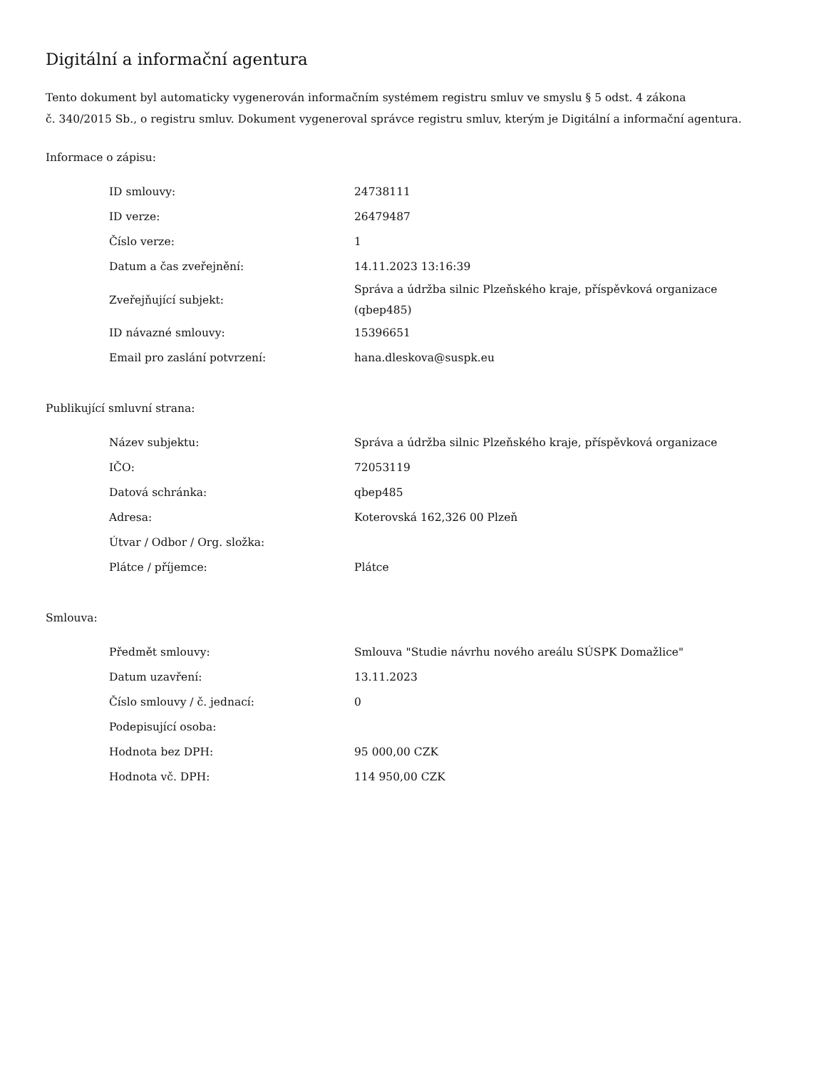Digitální a informační agentura
Tento dokument byl automaticky vygenerován informačním systémem registru smluv ve smyslu § 5 odst. 4 zákona
č. 340/2015 Sb., o registru smluv. Dokument vygeneroval správce registru smluv, kterým je Digitální a informační agentura.
Informace o zápisu:
| ID smlouvy: | 24738111 |
| ID verze: | 26479487 |
| Číslo verze: | 1 |
| Datum a čas zveřejnění: | 14.11.2023 13:16:39 |
| Zveřejňující subjekt: | Správa a údržba silnic Plzeňského kraje, příspěvková organizace (qbep485) |
| ID návazné smlouvy: | 15396651 |
| Email pro zaslání potvrzení: | hana.dleskova@suspk.eu |
Publikující smluvní strana:
| Název subjektu: | Správa a údržba silnic Plzeňského kraje, příspěvková organizace |
| IČO: | 72053119 |
| Datová schránka: | qbep485 |
| Adresa: | Koterovská 162,326 00 Plzeň |
| Útvar / Odbor / Org. složka: | |
| Plátce / příjemce: | Plátce |
Smlouva:
| Předmět smlouvy: | Smlouva "Studie návrhu nového areálu SÚSPK Domažlice" |
| Datum uzavření: | 13.11.2023 |
| Číslo smlouvy / č. jednací: | 0 |
| Podepisující osoba: | |
| Hodnota bez DPH: | 95 000,00 CZK |
| Hodnota vč. DPH: | 114 950,00 CZK |